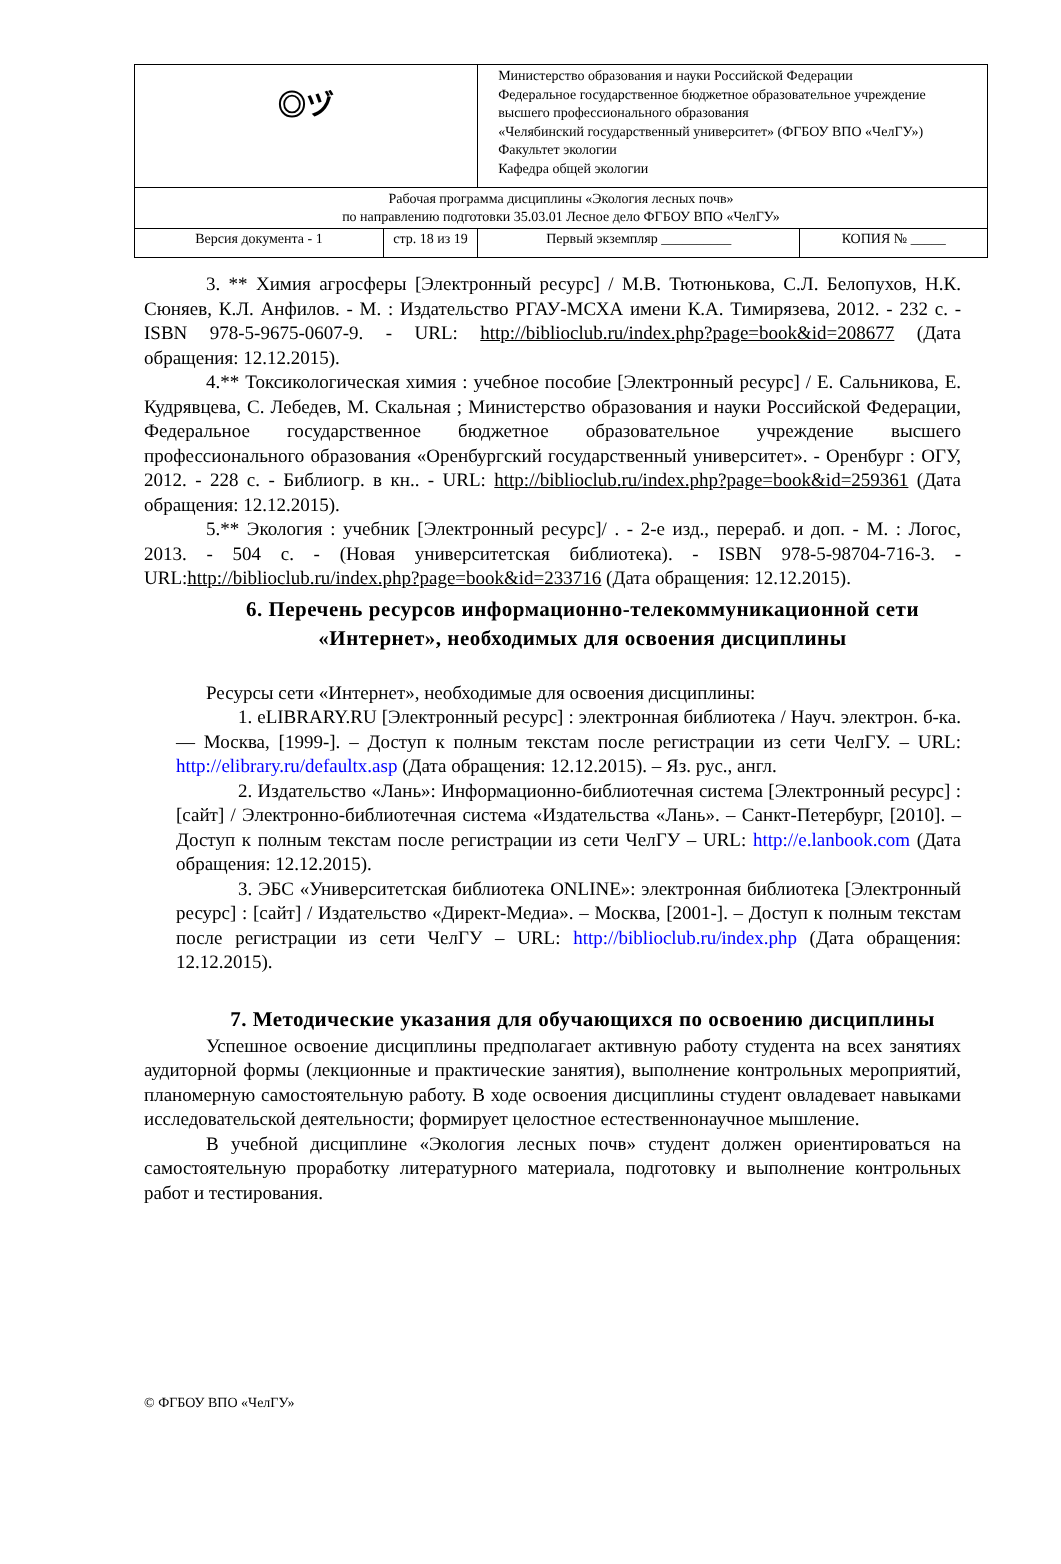| ◎ヅ | | Министерство образования и науки Российской Федерации Федеральное государственное бюджетное образовательное учреждение высшего профессионального образования «Челябинский государственный университет» (ФГБОУ ВПО «ЧелГУ») Факультет экологии Кафедра общей экологии | |
| Рабочая программа дисциплины «Экология лесных почв» по направлению подготовки 35.03.01 Лесное дело ФГБОУ ВПО «ЧелГУ» | | | |
| Версия документа - 1 | стр. 18 из 19 | Первый экземпляр __________ | КОПИЯ № _____ |
3. ** Химия агросферы [Электронный ресурс] / М.В. Тютюнькова, С.Л. Белопухов, Н.К. Сюняев, К.Л. Анфилов. - М. : Издательство РГАУ-МСХА имени К.А. Тимирязева, 2012. - 232 с. - ISBN 978-5-9675-0607-9. - URL: http://biblioclub.ru/index.php?page=book&id=208677 (Дата обращения: 12.12.2015).
4.** Токсикологическая химия : учебное пособие [Электронный ресурс] / Е. Сальникова, Е. Кудрявцева, С. Лебедев, М. Скальная ; Министерство образования и науки Российской Федерации, Федеральное государственное бюджетное образовательное учреждение высшего профессионального образования «Оренбургский государственный университет». - Оренбург : ОГУ, 2012. - 228 с. - Библиогр. в кн.. - URL: http://biblioclub.ru/index.php?page=book&id=259361 (Дата обращения: 12.12.2015).
5.** Экология : учебник [Электронный ресурс]/ . - 2-е изд., перераб. и доп. - М. : Логос, 2013. - 504 с. - (Новая университетская библиотека). - ISBN 978-5-98704-716-3. - URL:http://biblioclub.ru/index.php?page=book&id=233716 (Дата обращения: 12.12.2015).
6. Перечень ресурсов информационно-телекоммуникационной сети «Интернет», необходимых для освоения дисциплины
Ресурсы сети «Интернет», необходимые для освоения дисциплины:
1. eLIBRARY.RU [Электронный ресурс] : электронная библиотека / Науч. электрон. б-ка. — Москва, [1999-]. – Доступ к полным текстам после регистрации из сети ЧелГУ. – URL: http://elibrary.ru/defaultx.asp (Дата обращения: 12.12.2015). – Яз. рус., англ.
2. Издательство «Лань»: Информационно-библиотечная система [Электронный ресурс] : [сайт] / Электронно-библиотечная система «Издательства «Лань». – Санкт-Петербург, [2010]. – Доступ к полным текстам после регистрации из сети ЧелГУ – URL: http://e.lanbook.com (Дата обращения: 12.12.2015).
3. ЭБС «Университетская библиотека ONLINE»: электронная библиотека [Электронный ресурс] : [сайт] / Издательство «Директ-Медиа». – Москва, [2001-]. – Доступ к полным текстам после регистрации из сети ЧелГУ – URL: http://biblioclub.ru/index.php (Дата обращения: 12.12.2015).
7. Методические указания для обучающихся по освоению дисциплины
Успешное освоение дисциплины предполагает активную работу студента на всех занятиях аудиторной формы (лекционные и практические занятия), выполнение контрольных мероприятий, планомерную самостоятельную работу. В ходе освоения дисциплины студент овладевает навыками исследовательской деятельности; формирует целостное естественнонаучное мышление.
В учебной дисциплине «Экология лесных почв» студент должен ориентироваться на самостоятельную проработку литературного материала, подготовку и выполнение контрольных работ и тестирования.
© ФГБОУ ВПО «ЧелГУ»